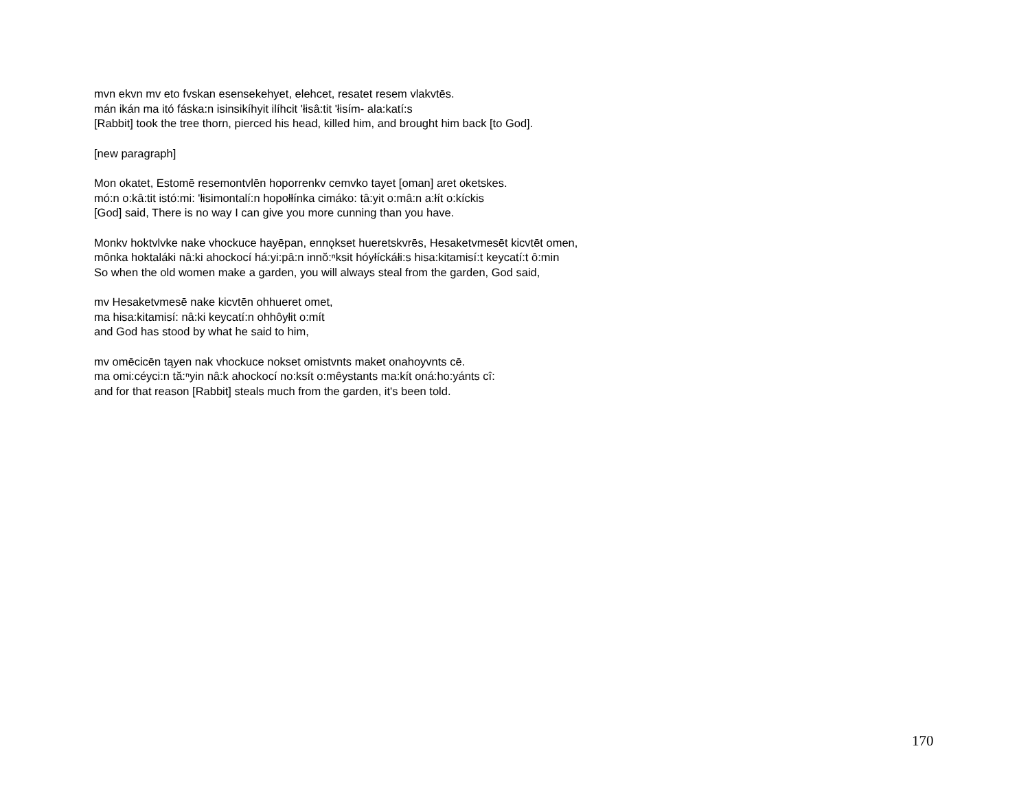mvn ekvn mv eto fvskan esensekehyet, elehcet, resatet resem vlakvtēs.
mán ikán ma itó fáska:n isinsikíhyit ilíhcit 'łisâ:tit 'łisím- ala:katí:s
[Rabbit] took the tree thorn, pierced his head, killed him, and brought him back [to God].
[new paragraph]
Mon okatet, Estomē resemontvlēn hoporrenkv cemvko tayet [oman] aret oketskes.
mó:n o:kâ:tit istó:mi: 'łisimontalí:n hopołłínka cimáko: tâ:yit o:mâ:n a:łít o:kíckis
[God] said, There is no way I can give you more cunning than you have.
Monkv hoktvlvke nake vhockuce hayēpan, ennǫkset hueretskvrēs, Hesaketvmesēt kicvtēt omen,
mônka hoktaláki nâ:ki ahockocí há:yi:pâ:n innŏ:ⁿksit hóyłíckáłi:s hisa:kitamisí:t keycatí:t ô:min
So when the old women make a garden, you will always steal from the garden, God said,
mv Hesaketvmesē nake kicvtēn ohhueret omet,
ma hisa:kitamisí: nâ:ki keycatí:n ohhôyłit o:mít
and God has stood by what he said to him,
mv omēcicēn tąyen nak vhockuce nokset omistvnts maket onahoyvnts cē.
ma omi:céyci:n tă:ⁿyin nâ:k ahockocí no:ksít o:mêystants ma:kít oná:ho:yánts cî:
and for that reason [Rabbit] steals much from the garden, it's been told.
170